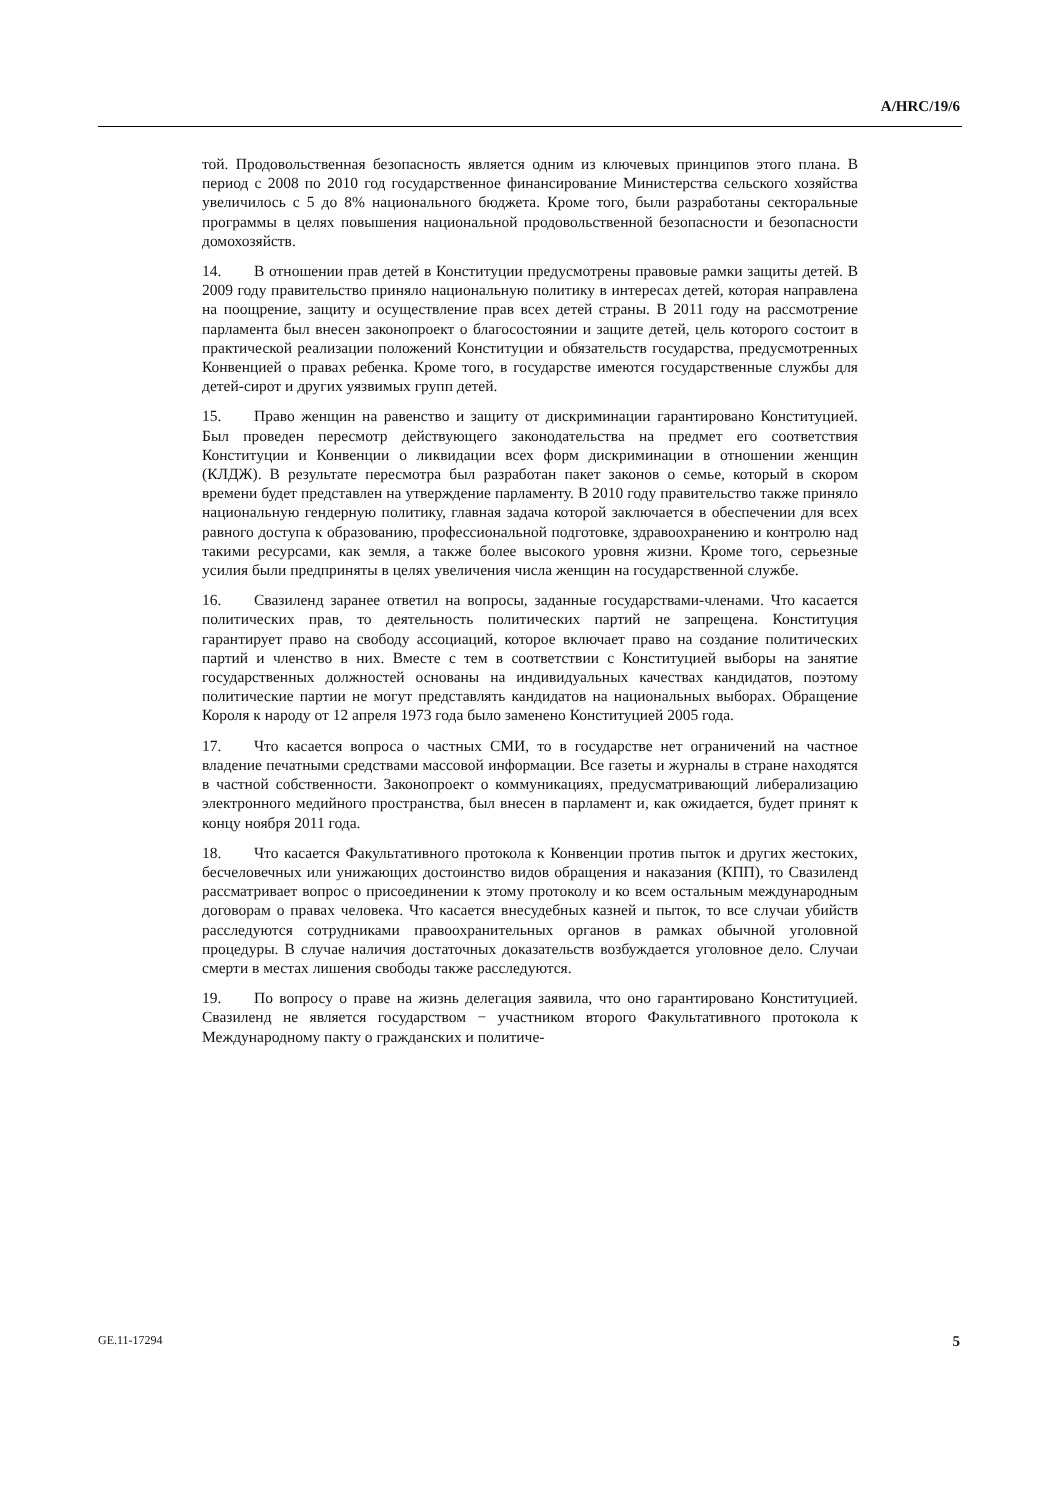A/HRC/19/6
той. Продовольственная безопасность является одним из ключевых принципов этого плана. В период с 2008 по 2010 год государственное финансирование Министерства сельского хозяйства увеличилось с 5 до 8% национального бюджета. Кроме того, были разработаны секторальные программы в целях повышения национальной продовольственной безопасности и безопасности домохозяйств.
14. В отношении прав детей в Конституции предусмотрены правовые рамки защиты детей. В 2009 году правительство приняло национальную политику в интересах детей, которая направлена на поощрение, защиту и осуществление прав всех детей страны. В 2011 году на рассмотрение парламента был внесен законопроект о благосостоянии и защите детей, цель которого состоит в практической реализации положений Конституции и обязательств государства, предусмотренных Конвенцией о правах ребенка. Кроме того, в государстве имеются государственные службы для детей-сирот и других уязвимых групп детей.
15. Право женщин на равенство и защиту от дискриминации гарантировано Конституцией. Был проведен пересмотр действующего законодательства на предмет его соответствия Конституции и Конвенции о ликвидации всех форм дискриминации в отношении женщин (КЛДЖ). В результате пересмотра был разработан пакет законов о семье, который в скором времени будет представлен на утверждение парламенту. В 2010 году правительство также приняло национальную гендерную политику, главная задача которой заключается в обеспечении для всех равного доступа к образованию, профессиональной подготовке, здравоохранению и контролю над такими ресурсами, как земля, а также более высокого уровня жизни. Кроме того, серьезные усилия были предприняты в целях увеличения числа женщин на государственной службе.
16. Свазиленд заранее ответил на вопросы, заданные государствами-членами. Что касается политических прав, то деятельность политических партий не запрещена. Конституция гарантирует право на свободу ассоциаций, которое включает право на создание политических партий и членство в них. Вместе с тем в соответствии с Конституцией выборы на занятие государственных должностей основаны на индивидуальных качествах кандидатов, поэтому политические партии не могут представлять кандидатов на национальных выборах. Обращение Короля к народу от 12 апреля 1973 года было заменено Конституцией 2005 года.
17. Что касается вопроса о частных СМИ, то в государстве нет ограничений на частное владение печатными средствами массовой информации. Все газеты и журналы в стране находятся в частной собственности. Законопроект о коммуникациях, предусматривающий либерализацию электронного медийного пространства, был внесен в парламент и, как ожидается, будет принят к концу ноября 2011 года.
18. Что касается Факультативного протокола к Конвенции против пыток и других жестоких, бесчеловечных или унижающих достоинство видов обращения и наказания (КПП), то Свазиленд рассматривает вопрос о присоединении к этому протоколу и ко всем остальным международным договорам о правах человека. Что касается внесудебных казней и пыток, то все случаи убийств расследуются сотрудниками правоохранительных органов в рамках обычной уголовной процедуры. В случае наличия достаточных доказательств возбуждается уголовное дело. Случаи смерти в местах лишения свободы также расследуются.
19. По вопросу о праве на жизнь делегация заявила, что оно гарантировано Конституцией. Свазиленд не является государством − участником второго Факультативного протокола к Международному пакту о гражданских и политиче-
GE.11-17294 5